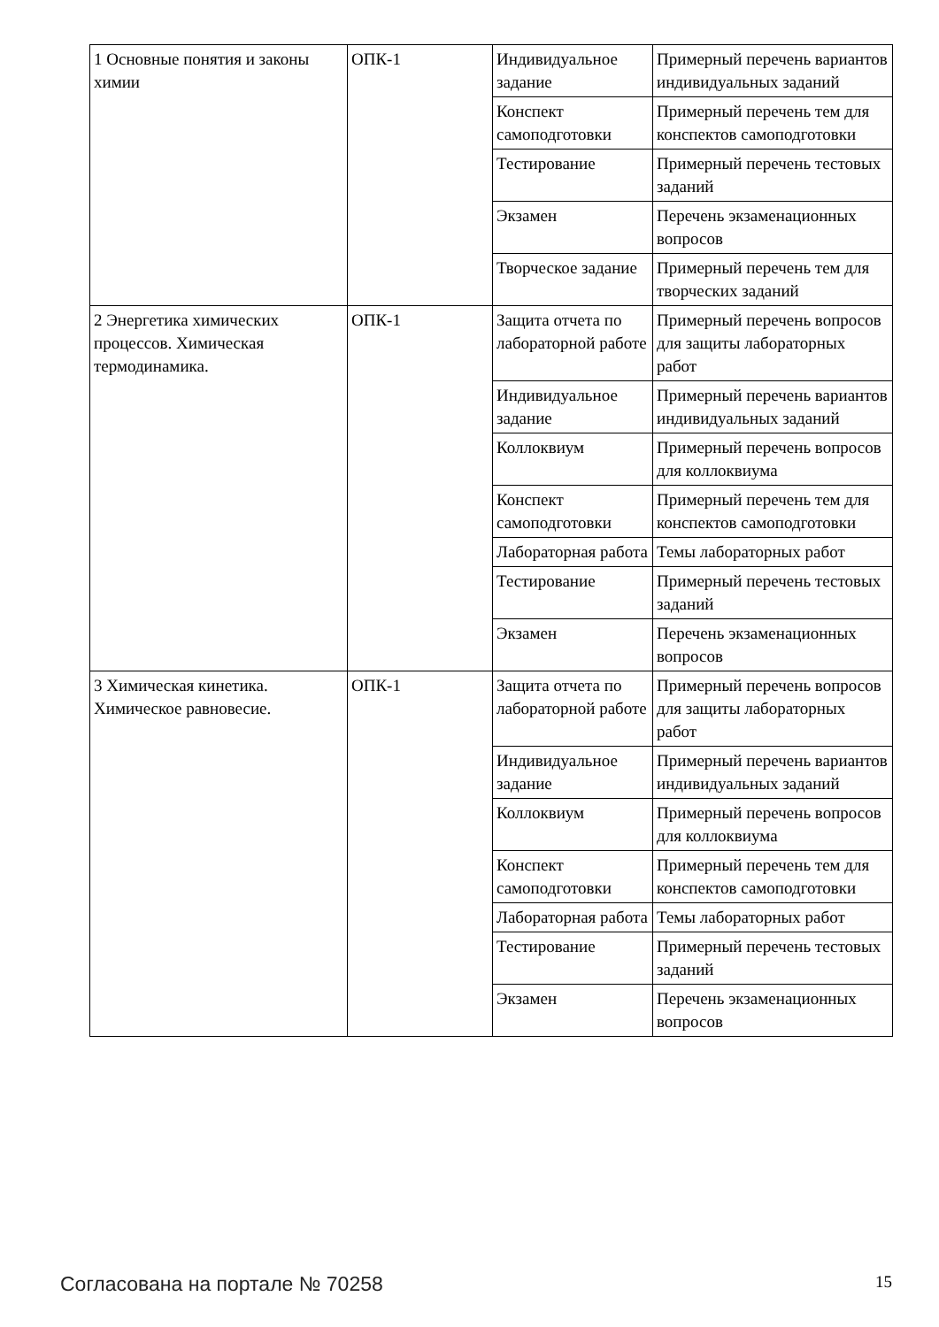| 1 Основные понятия и законы химии | ОПК-1 | Индивидуальное задание | Примерный перечень вариантов индивидуальных заданий |
| | | Конспект самоподготовки | Примерный перечень тем для конспектов самоподготовки |
| | | Тестирование | Примерный перечень тестовых заданий |
| | | Экзамен | Перечень экзаменационных вопросов |
| | | Творческое задание | Примерный перечень тем для творческих заданий |
| 2 Энергетика химических процессов. Химическая термодинамика. | ОПК-1 | Защита отчета по лабораторной работе | Примерный перечень вопросов для защиты лабораторных работ |
| | | Индивидуальное задание | Примерный перечень вариантов индивидуальных заданий |
| | | Коллоквиум | Примерный перечень вопросов для коллоквиума |
| | | Конспект самоподготовки | Примерный перечень тем для конспектов самоподготовки |
| | | Лабораторная работа | Темы лабораторных работ |
| | | Тестирование | Примерный перечень тестовых заданий |
| | | Экзамен | Перечень экзаменационных вопросов |
| 3 Химическая кинетика. Химическое равновесие. | ОПК-1 | Защита отчета по лабораторной работе | Примерный перечень вопросов для защиты лабораторных работ |
| | | Индивидуальное задание | Примерный перечень вариантов индивидуальных заданий |
| | | Коллоквиум | Примерный перечень вопросов для коллоквиума |
| | | Конспект самоподготовки | Примерный перечень тем для конспектов самоподготовки |
| | | Лабораторная работа | Темы лабораторных работ |
| | | Тестирование | Примерный перечень тестовых заданий |
| | | Экзамен | Перечень экзаменационных вопросов |
Согласована на портале № 70258 15